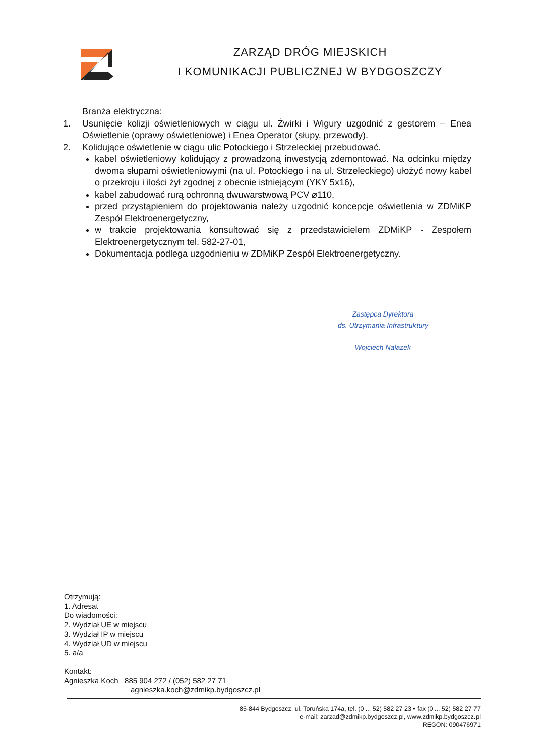ZARZĄD DRÓG MIEJSKICH
I KOMUNIKACJI PUBLICZNEJ W BYDGOSZCZY
Branża elektryczna:
1. Usunięcie kolizji oświetleniowych w ciągu ul. Żwirki i Wigury uzgodnić z gestorem – Enea Oświetlenie (oprawy oświetleniowe) i Enea Operator (słupy, przewody).
2. Kolidujące oświetlenie w ciągu ulic Potockiego i Strzeleckiej przebudować.
kabel oświetleniowy kolidujący z prowadzoną inwestycją zdemontować. Na odcinku między dwoma słupami oświetleniowymi (na ul. Potockiego i na ul. Strzeleckiego) ułożyć nowy kabel o przekroju i ilości żył zgodnej z obecnie istniejącym (YKY 5x16),
kabel zabudować rurą ochronną dwuwarstwową PCV ⌀110,
przed przystąpieniem do projektowania należy uzgodnić koncepcje oświetlenia w ZDMiKP Zespół Elektroenergetyczny,
w trakcie projektowania konsultować się z przedstawicielem ZDMiKP - Zespołem Elektroenergetycznym tel. 582-27-01,
Dokumentacja podlega uzgodnieniu w ZDMiKP Zespół Elektroenergetyczny.
Zastępca Dyrektora
ds. Utrzymania Infrastruktury
Wojciech Nalazek
Otrzymują:
1. Adresat
Do wiadomości:
2. Wydział UE w miejscu
3. Wydział IP w miejscu
4. Wydział UD w miejscu
5. a/a
Kontakt:
Agnieszka Koch 885 904 272 / (052) 582 27 71
agnieszka.koch@zdmikp.bydgoszcz.pl
85-844 Bydgoszcz, ul. Toruńska 174a, tel. (0 ... 52) 582 27 23 • fax (0 ... 52) 582 27 77
e-mail: zarzad@zdmikp.bydgoszcz.pl, www.zdmikp.bydgoszcz.pl
REGON: 090476971